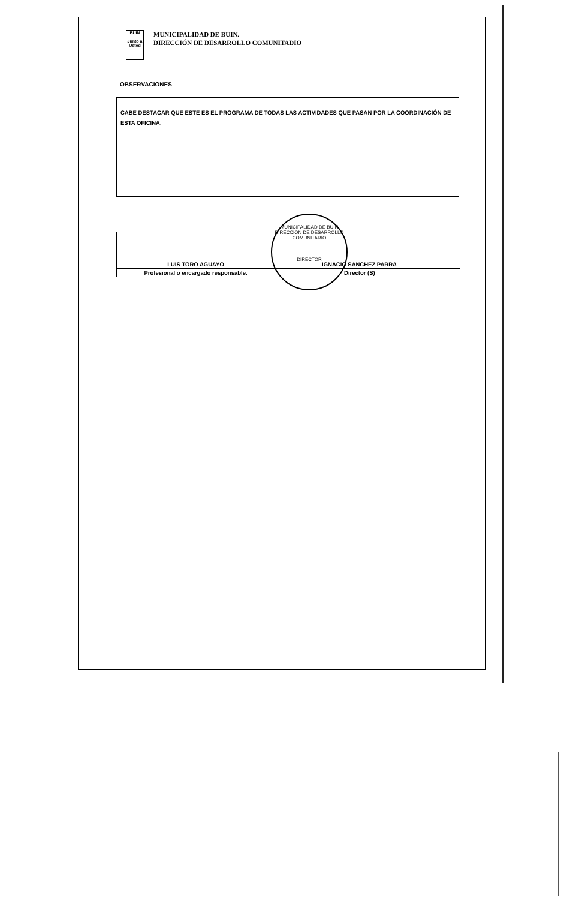BUIN
Junto a Usted
MUNICIPALIDAD DE BUIN.
DIRECCIÓN DE DESARROLLO COMUNITADIO
OBSERVACIONES
CABE DESTACAR QUE ESTE ES EL PROGRAMA DE TODAS LAS ACTIVIDADES QUE PASAN POR LA COORDINACIÓN DE ESTA OFICINA.
MUNICIPALIDAD DE BUIN
DIRECCIÓN DE DESARROLLO COMUNITARIO
DIRECTOR
| LUIS TORO AGUAYO | IGNACIO SANCHEZ PARRA |
| Profesional o encargado responsable. | Director (S) |